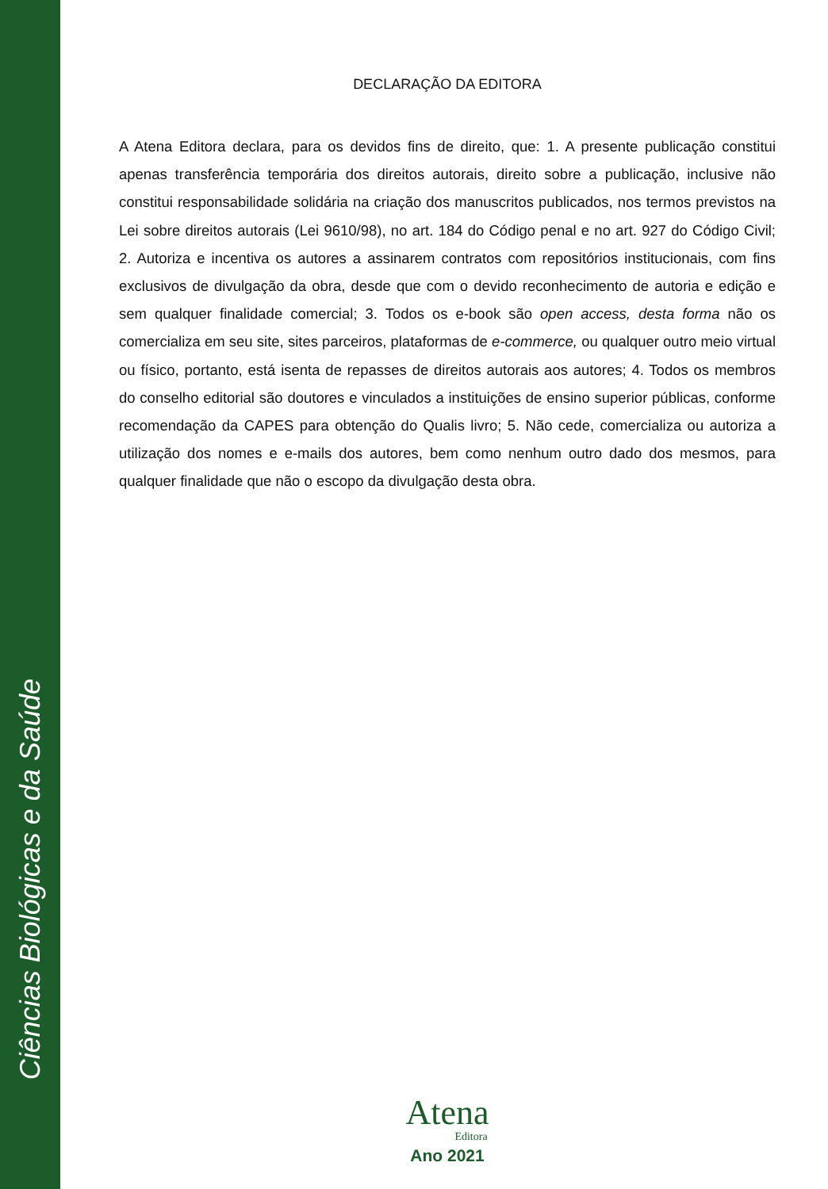Ciências Biológicas e da Saúde
DECLARAÇÃO DA EDITORA
A Atena Editora declara, para os devidos fins de direito, que: 1. A presente publicação constitui apenas transferência temporária dos direitos autorais, direito sobre a publicação, inclusive não constitui responsabilidade solidária na criação dos manuscritos publicados, nos termos previstos na Lei sobre direitos autorais (Lei 9610/98), no art. 184 do Código penal e no art. 927 do Código Civil; 2. Autoriza e incentiva os autores a assinarem contratos com repositórios institucionais, com fins exclusivos de divulgação da obra, desde que com o devido reconhecimento de autoria e edição e sem qualquer finalidade comercial; 3. Todos os e-book são open access, desta forma não os comercializa em seu site, sites parceiros, plataformas de e-commerce, ou qualquer outro meio virtual ou físico, portanto, está isenta de repasses de direitos autorais aos autores; 4. Todos os membros do conselho editorial são doutores e vinculados a instituições de ensino superior públicas, conforme recomendação da CAPES para obtenção do Qualis livro; 5. Não cede, comercializa ou autoriza a utilização dos nomes e e-mails dos autores, bem como nenhum outro dado dos mesmos, para qualquer finalidade que não o escopo da divulgação desta obra.
Atena
Editora
Ano 2021